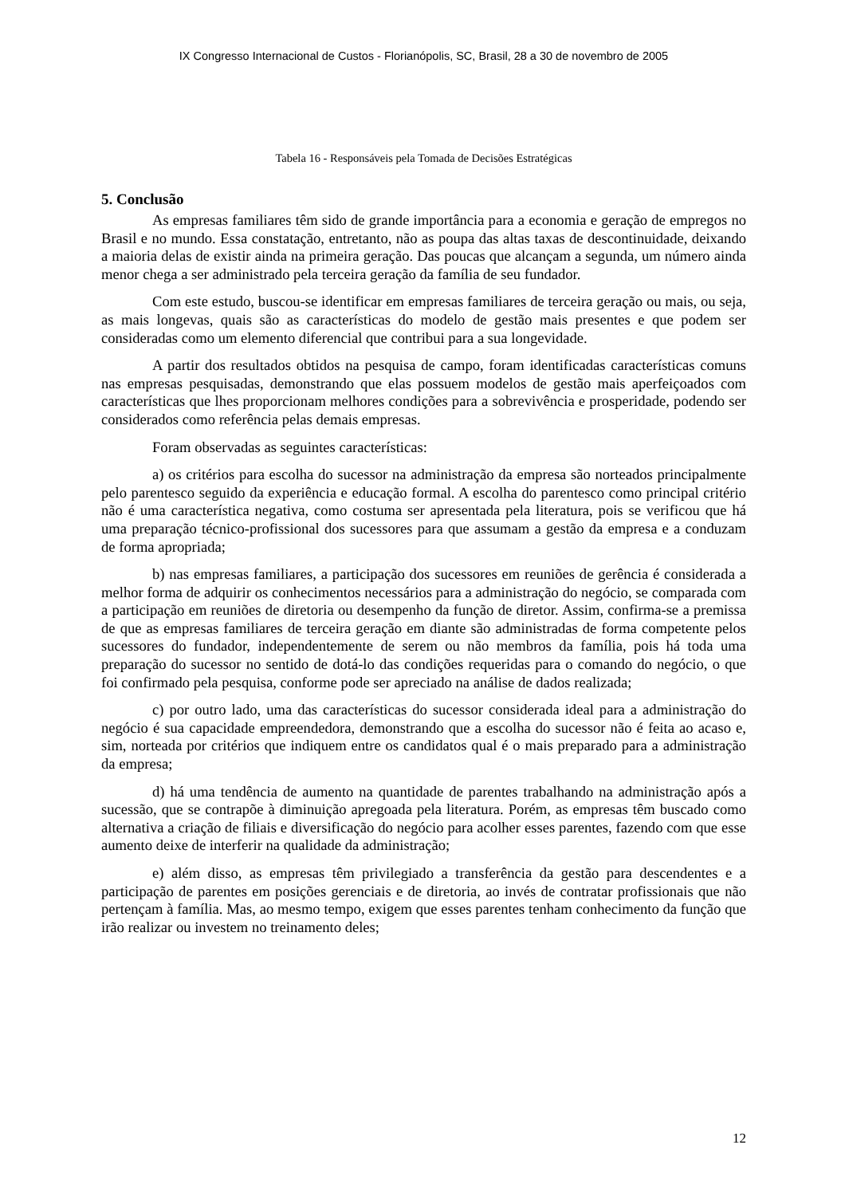IX Congresso Internacional de Custos - Florianópolis, SC, Brasil, 28 a 30 de novembro de 2005
Tabela 16 - Responsáveis pela Tomada de Decisões Estratégicas
5. Conclusão
As empresas familiares têm sido de grande importância para a economia e geração de empregos no Brasil e no mundo. Essa constatação, entretanto, não as poupa das altas taxas de descontinuidade, deixando a maioria delas de existir ainda na primeira geração. Das poucas que alcançam a segunda, um número ainda menor chega a ser administrado pela terceira geração da família de seu fundador.
Com este estudo, buscou-se identificar em empresas familiares de terceira geração ou mais, ou seja, as mais longevas, quais são as características do modelo de gestão mais presentes e que podem ser consideradas como um elemento diferencial que contribui para a sua longevidade.
A partir dos resultados obtidos na pesquisa de campo, foram identificadas características comuns nas empresas pesquisadas, demonstrando que elas possuem modelos de gestão mais aperfeiçoados com características que lhes proporcionam melhores condições para a sobrevivência e prosperidade, podendo ser considerados como referência pelas demais empresas.
Foram observadas as seguintes características:
a) os critérios para escolha do sucessor na administração da empresa são norteados principalmente pelo parentesco seguido da experiência e educação formal. A escolha do parentesco como principal critério não é uma característica negativa, como costuma ser apresentada pela literatura, pois se verificou que há uma preparação técnico-profissional dos sucessores para que assumam a gestão da empresa e a conduzam de forma apropriada;
b) nas empresas familiares, a participação dos sucessores em reuniões de gerência é considerada a melhor forma de adquirir os conhecimentos necessários para a administração do negócio, se comparada com a participação em reuniões de diretoria ou desempenho da função de diretor. Assim, confirma-se a premissa de que as empresas familiares de terceira geração em diante são administradas de forma competente pelos sucessores do fundador, independentemente de serem ou não membros da família, pois há toda uma preparação do sucessor no sentido de dotá-lo das condições requeridas para o comando do negócio, o que foi confirmado pela pesquisa, conforme pode ser apreciado na análise de dados realizada;
c) por outro lado, uma das características do sucessor considerada ideal para a administração do negócio é sua capacidade empreendedora, demonstrando que a escolha do sucessor não é feita ao acaso e, sim, norteada por critérios que indiquem entre os candidatos qual é o mais preparado para a administração da empresa;
d) há uma tendência de aumento na quantidade de parentes trabalhando na administração após a sucessão, que se contrapõe à diminuição apregoada pela literatura. Porém, as empresas têm buscado como alternativa a criação de filiais e diversificação do negócio para acolher esses parentes, fazendo com que esse aumento deixe de interferir na qualidade da administração;
e) além disso, as empresas têm privilegiado a transferência da gestão para descendentes e a participação de parentes em posições gerenciais e de diretoria, ao invés de contratar profissionais que não pertençam à família. Mas, ao mesmo tempo, exigem que esses parentes tenham conhecimento da função que irão realizar ou investem no treinamento deles;
12